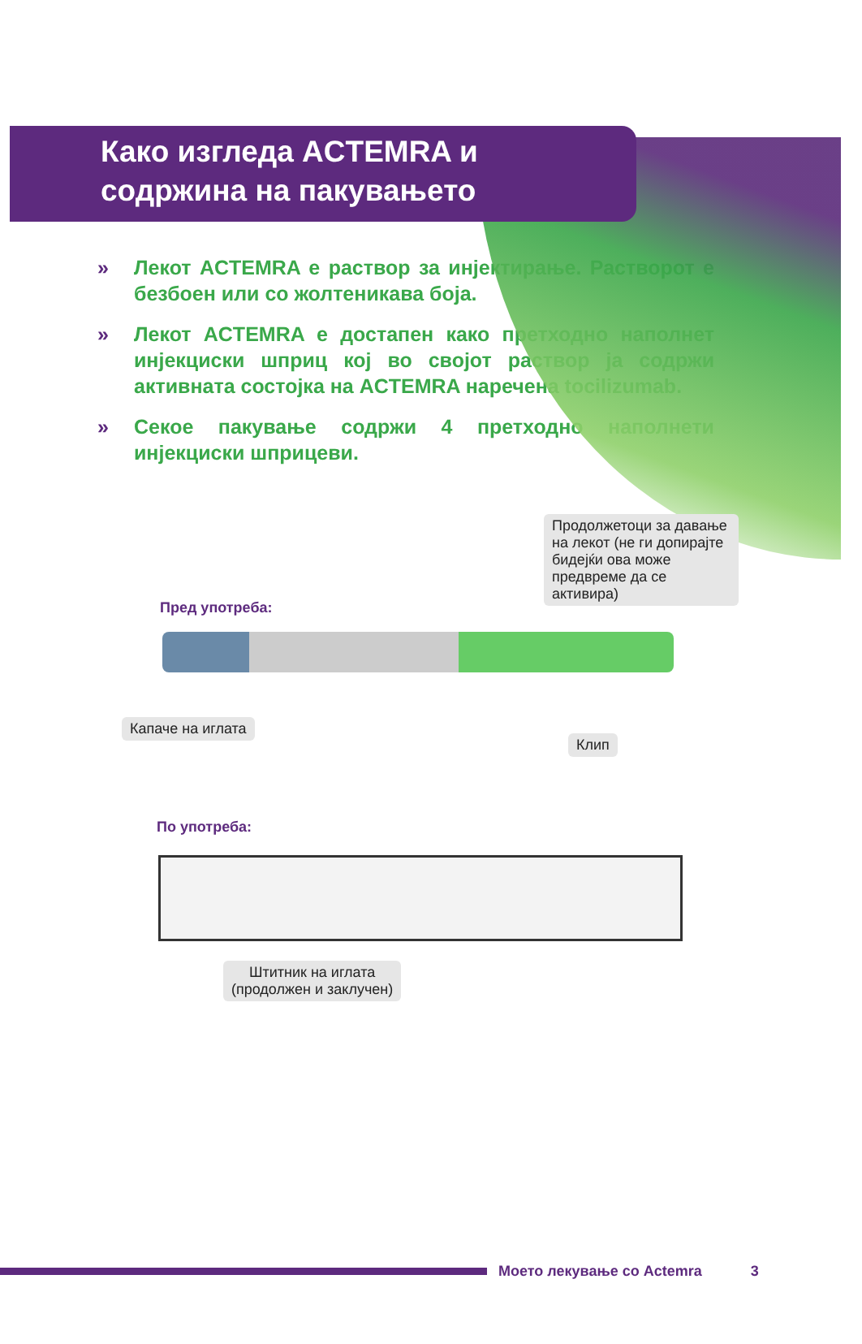Како изгледа ACTEMRA и
содржина на пакувањето
» Лекот ACTEMRA е раствор за инјектирање. Растворот е безбоен или со жолтеникава боја.
» Лекот ACTEMRA е достапен како претходно наполнет инјекциски шприц кој во својот раствор ја содржи активната состојка на ACTEMRA наречена tocilizumab.
» Секое пакување содржи 4 претходно наполнети инјекциски шприцеви.
Продолжетоци за давање на лекот (не ги допирајте бидејќи ова може предвреме да се активира)
Пред употреба:
Капаче на иглата
Клип
По употреба:
Штитник на иглата
(продолжен и заклучен)
Моето лекување со Actemra 3